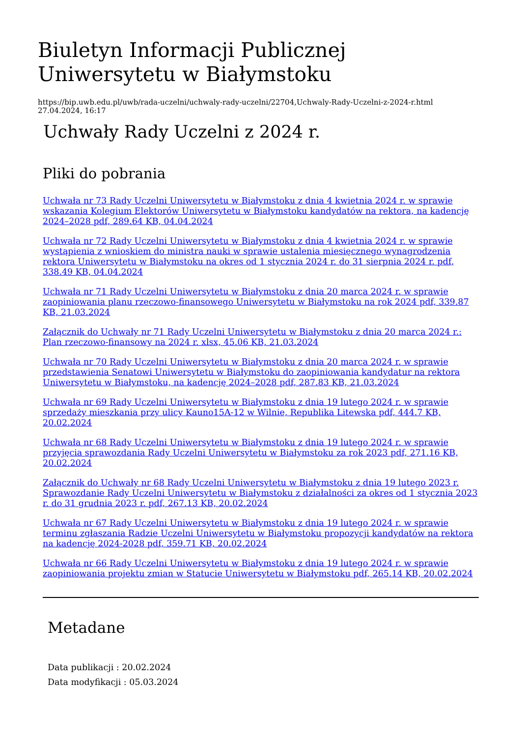Biuletyn Informacji Publicznej Uniwersytetu w Białymstoku
https://bip.uwb.edu.pl/uwb/rada-uczelni/uchwaly-rady-uczelni/22704,Uchwaly-Rady-Uczelni-z-2024-r.html
27.04.2024, 16:17
Uchwały Rady Uczelni z 2024 r.
Pliki do pobrania
Uchwała nr 73 Rady Uczelni Uniwersytetu w Białymstoku z dnia 4 kwietnia 2024 r. w sprawie wskazania Kolegium Elektorów Uniwersytetu w Białymstoku kandydatów na rektora, na kadencję 2024–2028 pdf, 289.64 KB, 04.04.2024
Uchwała nr 72 Rady Uczelni Uniwersytetu w Białymstoku z dnia 4 kwietnia 2024 r. w sprawie wystąpienia z wnioskiem do ministra nauki w sprawie ustalenia miesięcznego wynagrodzenia rektora Uniwersytetu w Białymstoku na okres od 1 stycznia 2024 r. do 31 sierpnia 2024 r. pdf, 338.49 KB, 04.04.2024
Uchwała nr 71 Rady Uczelni Uniwersytetu w Białymstoku z dnia 20 marca 2024 r. w sprawie zaopiniowania planu rzeczowo-finansowego Uniwersytetu w Białymstoku na rok 2024 pdf, 339.87 KB, 21.03.2024
Załącznik do Uchwały nr 71 Rady Uczelni Uniwersytetu w Białymstoku z dnia 20 marca 2024 r.: Plan rzeczowo-finansowy na 2024 r. xlsx, 45.06 KB, 21.03.2024
Uchwała nr 70 Rady Uczelni Uniwersytetu w Białymstoku z dnia 20 marca 2024 r. w sprawie przedstawienia Senatowi Uniwersytetu w Białymstoku do zaopiniowania kandydatur na rektora Uniwersytetu w Białymstoku, na kadencję 2024–2028 pdf, 287.83 KB, 21.03.2024
Uchwała nr 69 Rady Uczelni Uniwersytetu w Białymstoku z dnia 19 lutego 2024 r. w sprawie sprzedaży mieszkania przy ulicy Kauno15A-12 w Wilnie, Republika Litewska pdf, 444.7 KB, 20.02.2024
Uchwała nr 68 Rady Uczelni Uniwersytetu w Białymstoku z dnia 19 lutego 2024 r. w sprawie przyjęcia sprawozdania Rady Uczelni Uniwersytetu w Białymstoku za rok 2023 pdf, 271.16 KB, 20.02.2024
Załącznik do Uchwały nr 68 Rady Uczelni Uniwersytetu w Białymstoku z dnia 19 lutego 2023 r. Sprawozdanie Rady Uczelni Uniwersytetu w Białymstoku z działalności za okres od 1 stycznia 2023 r. do 31 grudnia 2023 r. pdf, 267.13 KB, 20.02.2024
Uchwała nr 67 Rady Uczelni Uniwersytetu w Białymstoku z dnia 19 lutego 2024 r. w sprawie terminu zgłaszania Radzie Uczelni Uniwersytetu w Białymstoku propozycji kandydatów na rektora na kadencję 2024-2028 pdf, 359.71 KB, 20.02.2024
Uchwała nr 66 Rady Uczelni Uniwersytetu w Białymstoku z dnia 19 lutego 2024 r. w sprawie zaopiniowania projektu zmian w Statucie Uniwersytetu w Białymstoku pdf, 265.14 KB, 20.02.2024
Metadane
Data publikacji : 20.02.2024
Data modyfikacji : 05.03.2024